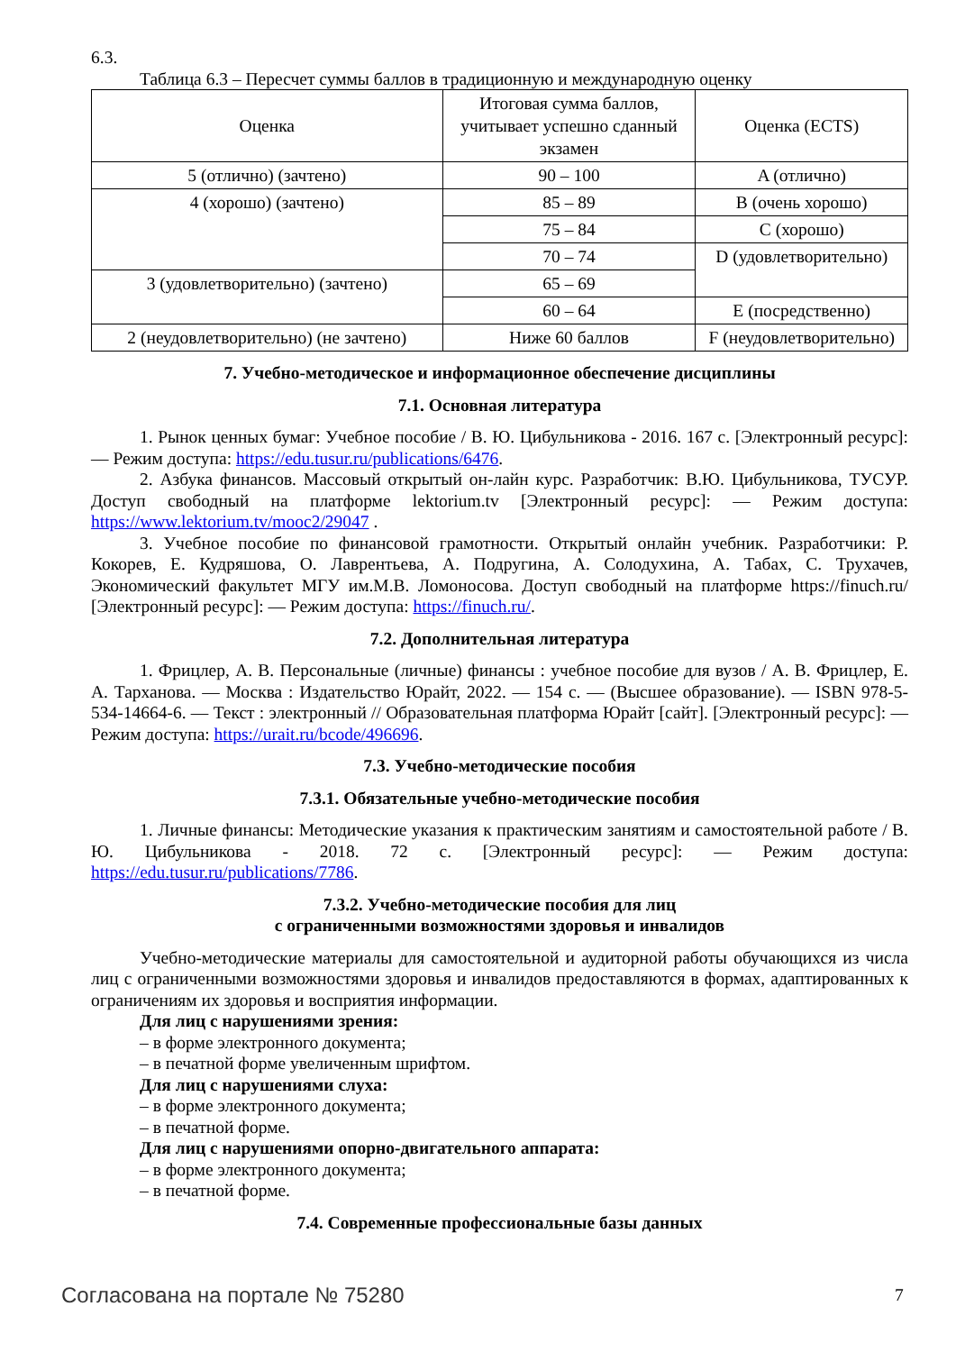6.3.
Таблица 6.3 – Пересчет суммы баллов в традиционную и международную оценку
| Оценка | Итоговая сумма баллов, учитывает успешно сданный экзамен | Оценка (ECTS) |
| --- | --- | --- |
| 5 (отлично) (зачтено) | 90 – 100 | A (отлично) |
| 4 (хорошо) (зачтено) | 85 – 89 | B (очень хорошо) |
| | 75 – 84 | C (хорошо) |
| | 70 – 74 | D (удовлетворительно) |
| 3 (удовлетворительно) (зачтено) | 65 – 69 | |
| | 60 – 64 | E (посредственно) |
| 2 (неудовлетворительно) (не зачтено) | Ниже 60 баллов | F (неудовлетворительно) |
7. Учебно-методическое и информационное обеспечение дисциплины
7.1. Основная литература
1. Рынок ценных бумаг: Учебное пособие / В. Ю. Цибульникова - 2016. 167 с. [Электронный ресурс]: — Режим доступа: https://edu.tusur.ru/publications/6476.
2. Азбука финансов. Массовый открытый он-лайн курс. Разработчик: В.Ю. Цибульникова, ТУСУР. Доступ свободный на платформе lektorium.tv [Электронный ресурс]: — Режим доступа: https://www.lektorium.tv/mooc2/29047 .
3. Учебное пособие по финансовой грамотности. Открытый онлайн учебник. Разработчики: Р. Кокорев, Е. Кудряшова, О. Лаврентьева, А. Подругина, А. Солодухина, А. Табах, С. Трухачев, Экономический факультет МГУ им.М.В. Ломоносова. Доступ свободный на платформе https://finuch.ru/ [Электронный ресурс]: — Режим доступа: https://finuch.ru/.
7.2. Дополнительная литература
1. Фрицлер, А. В. Персональные (личные) финансы : учебное пособие для вузов / А. В. Фрицлер, Е. А. Тарханова. — Москва : Издательство Юрайт, 2022. — 154 с. — (Высшее образование). — ISBN 978-5-534-14664-6. — Текст : электронный // Образовательная платформа Юрайт [сайт]. [Электронный ресурс]: — Режим доступа: https://urait.ru/bcode/496696.
7.3. Учебно-методические пособия
7.3.1. Обязательные учебно-методические пособия
1. Личные финансы: Методические указания к практическим занятиям и самостоятельной работе / В. Ю. Цибульникова - 2018. 72 с. [Электронный ресурс]: — Режим доступа: https://edu.tusur.ru/publications/7786.
7.3.2. Учебно-методические пособия для лиц
с ограниченными возможностями здоровья и инвалидов
Учебно-методические материалы для самостоятельной и аудиторной работы обучающихся из числа лиц с ограниченными возможностями здоровья и инвалидов предоставляются в формах, адаптированных к ограничениям их здоровья и восприятия информации.
Для лиц с нарушениями зрения:
– в форме электронного документа;
– в печатной форме увеличенным шрифтом.
Для лиц с нарушениями слуха:
– в форме электронного документа;
– в печатной форме.
Для лиц с нарушениями опорно-двигательного аппарата:
– в форме электронного документа;
– в печатной форме.
7.4. Современные профессиональные базы данных
Согласована на портале № 75280 7